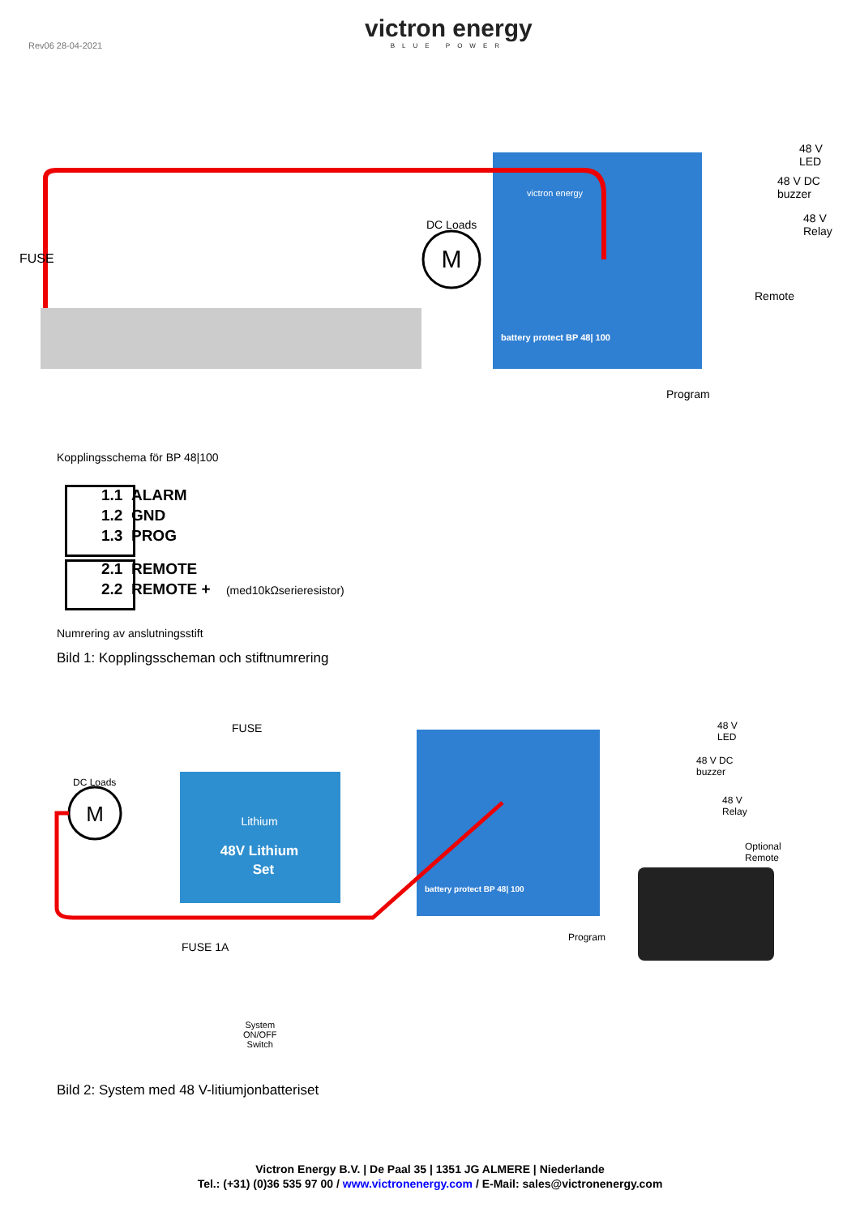Rev06 28-04-2021
victron energy
BLUE POWER
M
battery protect BP 48| 100
victron energy
DC Loads
FUSE
48 V
LED
48 V DC
buzzer
48 V
Relay
Remote
Program
Kopplingsschema för BP 48|100
1.1 ALARM
1.2 GND
1.3 PROG
2.1 REMOTE
2.2 REMOTE + (med10kΩserieresistor)
Numrering av anslutningsstift
Bild 1: Kopplingsscheman och stiftnumrering
M
48V Lithium
Lithium
Set
battery protect BP 48| 100
FUSE
DC Loads
48 V
LED
48 V DC
buzzer
48 V
Relay
Optional
Remote
Program
FUSE 1A
System
ON/OFF
Switch
Bild 2: System med 48 V-litiumjonbatteriset
Victron Energy B.V. | De Paal 35 | 1351 JG ALMERE | Niederlande
Tel.: (+31) (0)36 535 97 00 / www.victronenergy.com / E-Mail: sales@victronenergy.com